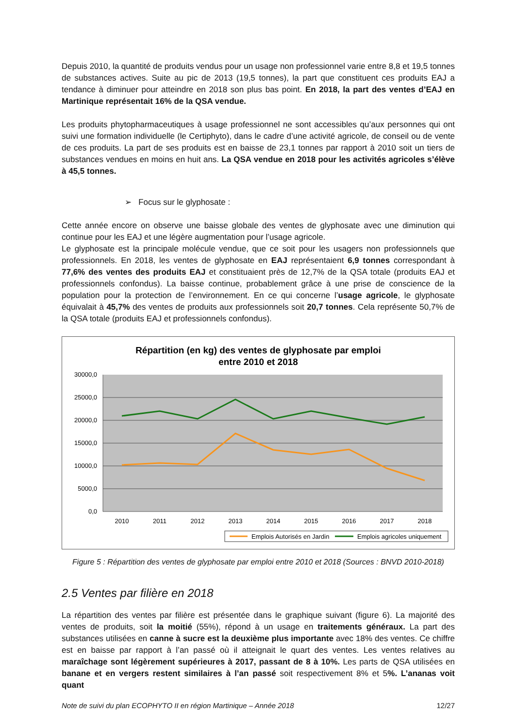Depuis 2010, la quantité de produits vendus pour un usage non professionnel varie entre 8,8 et 19,5 tonnes de substances actives. Suite au pic de 2013 (19,5 tonnes), la part que constituent ces produits EAJ a tendance à diminuer pour atteindre en 2018 son plus bas point. En 2018, la part des ventes d’EAJ en Martinique représentait 16% de la QSA vendue.
Les produits phytopharmaceutiques à usage professionnel ne sont accessibles qu’aux personnes qui ont suivi une formation individuelle (le Certiphyto), dans le cadre d’une activité agricole, de conseil ou de vente de ces produits. La part de ses produits est en baisse de 23,1 tonnes par rapport à 2010 soit un tiers de substances vendues en moins en huit ans. La QSA vendue en 2018 pour les activités agricoles s’élève à 45,5 tonnes.
➢ Focus sur le glyphosate :
Cette année encore on observe une baisse globale des ventes de glyphosate avec une diminution qui continue pour les EAJ et une légère augmentation pour l’usage agricole.
Le glyphosate est la principale molécule vendue, que ce soit pour les usagers non professionnels que professionnels. En 2018, les ventes de glyphosate en EAJ représentaient 6,9 tonnes correspondant à 77,6% des ventes des produits EAJ et constituaient près de 12,7% de la QSA totale (produits EAJ et professionnels confondus). La baisse continue, probablement grâce à une prise de conscience de la population pour la protection de l’environnement. En ce qui concerne l’usage agricole, le glyphosate équivalait à 45,7% des ventes de produits aux professionnels soit 20,7 tonnes. Cela représente 50,7% de la QSA totale (produits EAJ et professionnels confondus).
Répartition (en kg) des ventes de glyphosate par emploi
entre 2010 et 2018
30000,0
25000,0
20000,0
15000,0
10000,0
5000,0
0,0
2010
2011
2012
2013
2014
2015
2016
2017
2018
Emplois Autorisés en Jardin
Emplois agricoles uniquement
Figure 5 : Répartition des ventes de glyphosate par emploi entre 2010 et 2018 (Sources : BNVD 2010-2018)
2.5 Ventes par filière en 2018
La répartition des ventes par filière est présentée dans le graphique suivant (figure 6). La majorité des ventes de produits, soit la moitié (55%), répond à un usage en traitements généraux. La part des substances utilisées en canne à sucre est la deuxième plus importante avec 18% des ventes. Ce chiffre est en baisse par rapport à l’an passé où il atteignait le quart des ventes. Les ventes relatives au maraîchage sont légèrement supérieures à 2017, passant de 8 à 10%. Les parts de QSA utilisées en banane et en vergers restent similaires à l’an passé soit respectivement 8% et 5%. L’ananas voit quant
Note de suivi du plan ECOPHYTO II en région Martinique – Année 2018 12/27